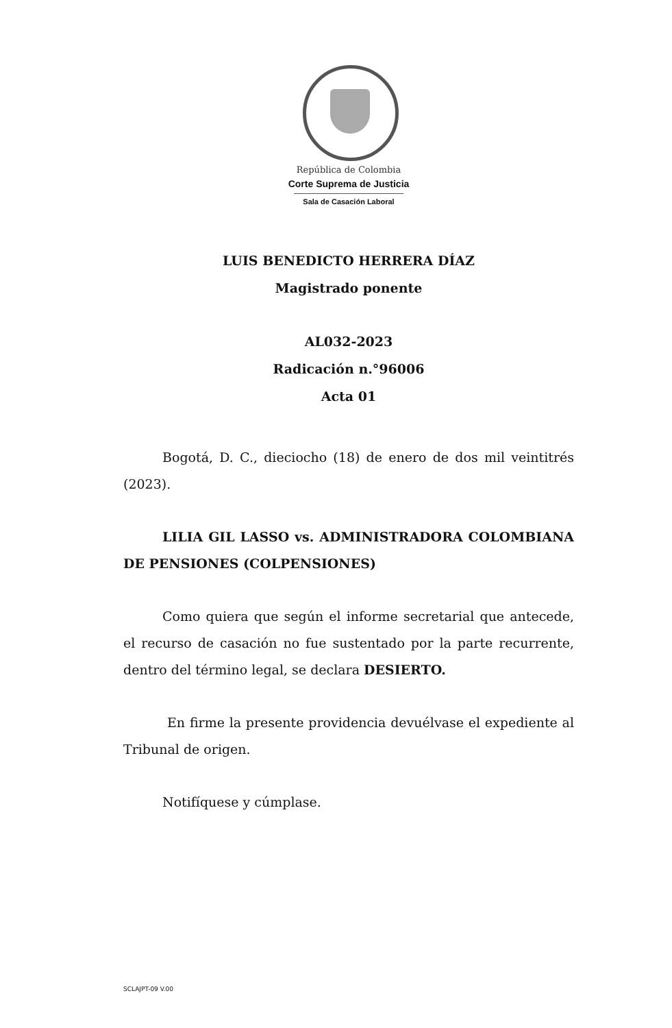República de Colombia
Corte Suprema de Justicia
Sala de Casación Laboral
LUIS BENEDICTO HERRERA DÍAZ
Magistrado ponente
AL032-2023
Radicación n.°96006
Acta 01
Bogotá, D. C., dieciocho (18) de enero de dos mil veintitrés (2023).
LILIA GIL LASSO vs. ADMINISTRADORA COLOMBIANA DE PENSIONES (COLPENSIONES)
Como quiera que según el informe secretarial que antecede, el recurso de casación no fue sustentado por la parte recurrente, dentro del término legal, se declara DESIERTO.
En firme la presente providencia devuélvase el expediente al Tribunal de origen.
Notifíquese y cúmplase.
SCLAJPT-09 V.00